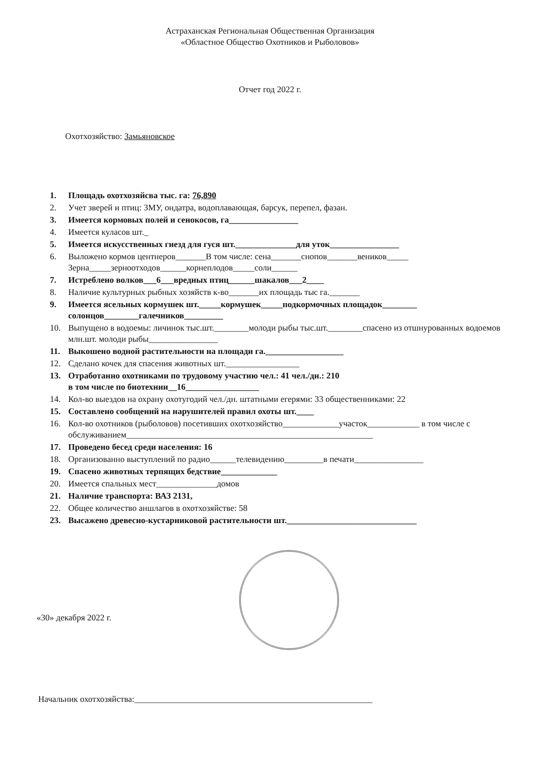Астраханская Региональная Общественная Организация
«Областное Общество Охотников и Рыболовов»
Отчет год 2022 г.
Охотхозяйство: Замьяновское
1. Площадь охотхозяйсва тыс. га: 76,890
2. Учет зверей и птиц: ЗМУ, ондатра, водоплавающая, барсук, перепел, фазан.
3. Имеется кормовых полей и сенокосов, га________________
4. Имеется куласов шт._
5. Имеется искусственных гнезд для гуся шт.______________для уток________________
6. Выложено кормов центнеров_______В том числе: сена_______снопов_______веников_____ Зерна_____зерноотходов______корнеплодов_____соли______
7. Истреблено волков___6___вредных птиц______шакалов___2____
8. Наличие культурных рыбных хозяйств к-во_______их площадь тыс га._______
9. Имеется ясельных кормушек шт._____кормушек_____подкормочных площадок________ солонцов________галечников_________
10. Выпущено в водоемы: личинок тыс.шт.________молоди рыбы тыс.шт.________спасено из отшнурованных водоемов млн.шт. молоди рыбы________________
11. Выкошено водной растительности на площади га.__________________
12. Сделано кочек для спасения животных шт._________________
13. Отработанно охотниками по трудовому участию чел.: 41 чел./дн.: 210
в том числе по биотехнии__16_________________
14. Кол-во выездов на охрану охотугодий чел./дн. штатными егерями: 33 общественниками: 22
15. Составлено сообщений на нарушителей правил охоты шт.____
16. Кол-во охотников (рыболовов) посетивших охотхозяйство_____________участок____________ в том числе с обслуживанием_________________________________________________________
17. Проведено бесед среди населения: 16
18. Организованно выступлений по радио______телевидению_________в печати________________
19. Спасено животных терпящих бедствие_____________
20. Имеется спальных мест______________домов
21. Наличие транспорта: ВАЗ 2131,
22. Общее количество аншлагов в охотхозяйстве: 58
23. Высажено древесно-кустарниковой растительности шт.______________________________
«30» декабря 2022 г.
Начальник охотхозяйства:_______________________________________________________